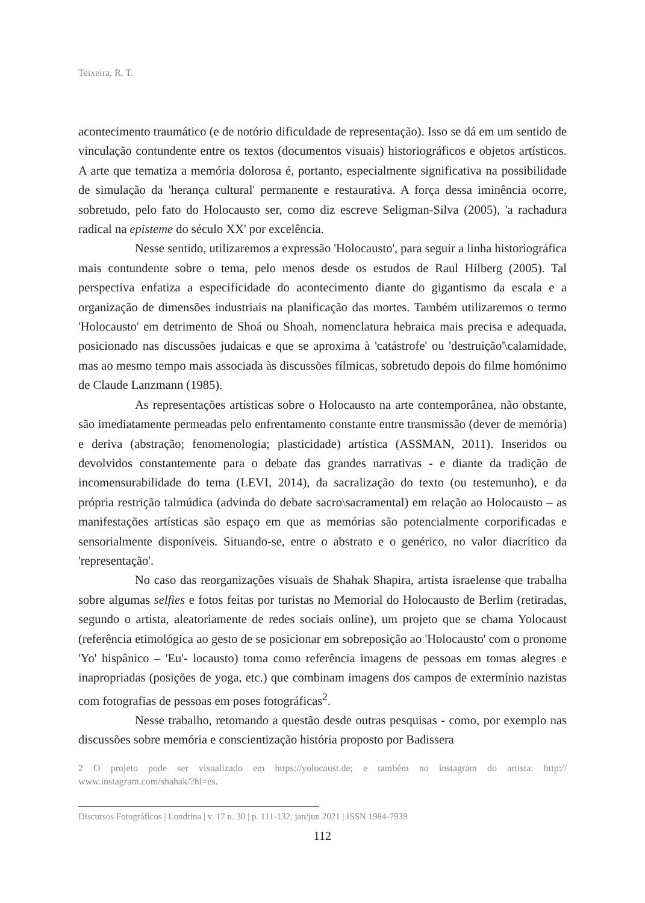Teixeira, R. T.
acontecimento traumático (e de notório dificuldade de representação). Isso se dá em um sentido de vinculação contundente entre os textos (documentos visuais) historiográficos e objetos artísticos. A arte que tematiza a memória dolorosa é, portanto, especialmente significativa na possibilidade de simulação da 'herança cultural' permanente e restaurativa. A força dessa iminência ocorre, sobretudo, pelo fato do Holocausto ser, como diz escreve Seligman-Silva (2005), 'a rachadura radical na episteme do século XX' por excelência.
Nesse sentido, utilizaremos a expressão 'Holocausto', para seguir a linha historiográfica mais contundente sobre o tema, pelo menos desde os estudos de Raul Hilberg (2005). Tal perspectiva enfatiza a especificidade do acontecimento diante do gigantismo da escala e a organização de dimensões industriais na planificação das mortes. Também utilizaremos o termo 'Holocausto' em detrimento de Shoá ou Shoah, nomenclatura hebraica mais precisa e adequada, posicionado nas discussões judaicas e que se aproxima à 'catástrofe' ou 'destruição'\calamidade, mas ao mesmo tempo mais associada às discussões fílmicas, sobretudo depois do filme homónimo de Claude Lanzmann (1985).
As representações artísticas sobre o Holocausto na arte contemporânea, não obstante, são imediatamente permeadas pelo enfrentamento constante entre transmissão (dever de memória) e deriva (abstração; fenomenologia; plasticidade) artística (ASSMAN, 2011). Inseridos ou devolvidos constantemente para o debate das grandes narrativas - e diante da tradição de incomensurabilidade do tema (LEVI, 2014), da sacralização do texto (ou testemunho), e da própria restrição talmúdica (advinda do debate sacro\sacramental) em relação ao Holocausto – as manifestações artísticas são espaço em que as memórias são potencialmente corporificadas e sensorialmente disponíveis. Situando-se, entre o abstrato e o genérico, no valor diacrítico da 'representação'.
No caso das reorganizações visuais de Shahak Shapira, artista israelense que trabalha sobre algumas selfies e fotos feitas por turistas no Memorial do Holocausto de Berlim (retiradas, segundo o artista, aleatoriamente de redes sociais online), um projeto que se chama Yolocaust (referência etimológica ao gesto de se posicionar em sobreposição ao 'Holocausto' com o pronome 'Yo' hispânico – 'Eu'- locausto) toma como referência imagens de pessoas em tomas alegres e inapropriadas (posições de yoga, etc.) que combinam imagens dos campos de extermínio nazistas com fotografias de pessoas em poses fotográficas<sup>2</sup>.
Nesse trabalho, retomando a questão desde outras pesquisas - como, por exemplo nas discussões sobre memória e conscientização história proposto por Badissera
2 O projeto pode ser visualizado em https://yolocaust.de; e também no instagram do artista: http:// www.instagram.com/shahak/?hl=es.
Discursos Fotográficos | Londrina | v. 17 n. 30 | p. 111-132, jan/jun 2021 | ISSN 1984-7939
112